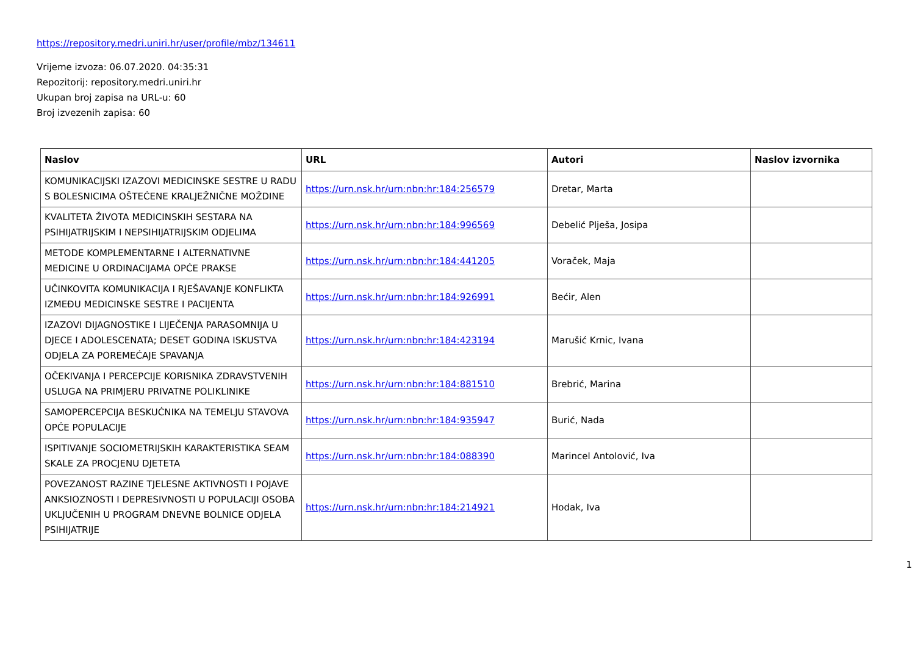https://repository.medri.uniri.hr/user/profile/mbz/134611
Vrijeme izvoza: 06.07.2020. 04:35:31
Repozitorij: repository.medri.uniri.hr
Ukupan broj zapisa na URL-u: 60
Broj izvezenih zapisa: 60
| Naslov | URL | Autori | Naslov izvornika |
| --- | --- | --- | --- |
| KOMUNIKACIJSKI IZAZOVI MEDICINSKE SESTRE U RADU S BOLESNICIMA OŠTEĆENE KRALJEŽNIČNE MOŽDINE | https://urn.nsk.hr/urn:nbn:hr:184:256579 | Dretar, Marta | |
| KVALITETA ŽIVOTA MEDICINSKIH SESTARA NA PSIHIJATRIJSKIM I NEPSIHIJATRIJSKIM ODJELIMA | https://urn.nsk.hr/urn:nbn:hr:184:996569 | Debelić Plješa, Josipa | |
| METODE KOMPLEMENTARNE I ALTERNATIVNE MEDICINE U ORDINACIJAMA OPĆE PRAKSE | https://urn.nsk.hr/urn:nbn:hr:184:441205 | Voraček, Maja | |
| UČINKOVITA KOMUNIKACIJA I RJEŠAVANJE KONFLIKTA IZMEĐU MEDICINSKE SESTRE I PACIJENTA | https://urn.nsk.hr/urn:nbn:hr:184:926991 | Bećir, Alen | |
| IZAZOVI DIJAGNOSTIKE I LIJEČENJA PARASOMNIJA U DJECE I ADOLESCENATA; DESET GODINA ISKUSTVA ODJELA ZA POREMEĆAJE SPAVANJA | https://urn.nsk.hr/urn:nbn:hr:184:423194 | Marušić Krnic, Ivana | |
| OČEKIVANJA I PERCEPCIJE KORISNIKA ZDRAVSTVENIH USLUGA NA PRIMJERU PRIVATNE POLIKLINIKE | https://urn.nsk.hr/urn:nbn:hr:184:881510 | Brebrić, Marina | |
| SAMOPERCEPCIJA BESKUĆNIKA NA TEMELJU STAVOVA OPĆE POPULACIJE | https://urn.nsk.hr/urn:nbn:hr:184:935947 | Burić, Nada | |
| ISPITIVANJE SOCIOMETRIJSKIH KARAKTERISTIKA SEAM SKALE ZA PROCJENU DJETETA | https://urn.nsk.hr/urn:nbn:hr:184:088390 | Marincel Antolović, Iva | |
| POVEZANOST RAZINE TJELESNE AKTIVNOSTI I POJAVE ANKSIOZNOSTI I DEPRESIVNOSTI U POPULACIJI OSOBA UKLJUČENIH U PROGRAM DNEVNE BOLNICE ODJELA PSIHIJATRIJE | https://urn.nsk.hr/urn:nbn:hr:184:214921 | Hodak, Iva | |
1